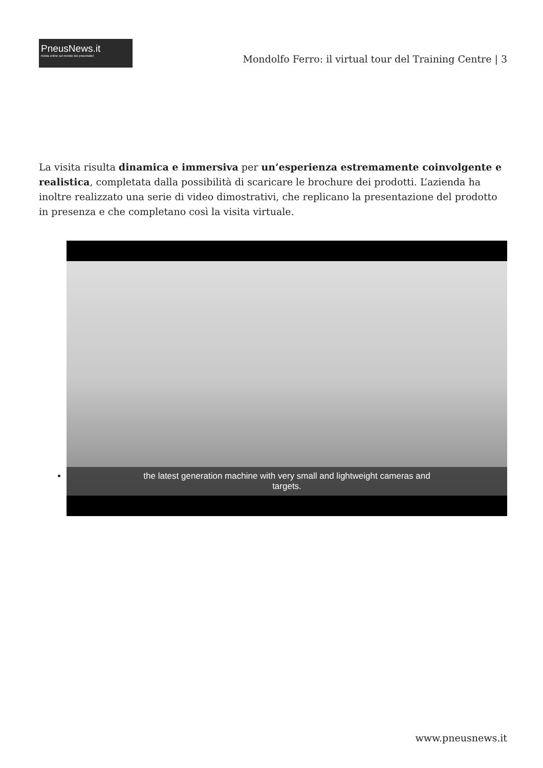PneusNews.it
rivista online sul mondo dei pneumatici
Mondolfo Ferro: il virtual tour del Training Centre | 3
La visita risulta dinamica e immersiva per un’esperienza estremamente coinvolgente e realistica, completata dalla possibilità di scaricare le brochure dei prodotti. L’azienda ha inoltre realizzato una serie di video dimostrativi, che replicano la presentazione del prodotto in presenza e che completano così la visita virtuale.
the latest generation machine with very small and lightweight cameras and
targets.
www.pneusnews.it